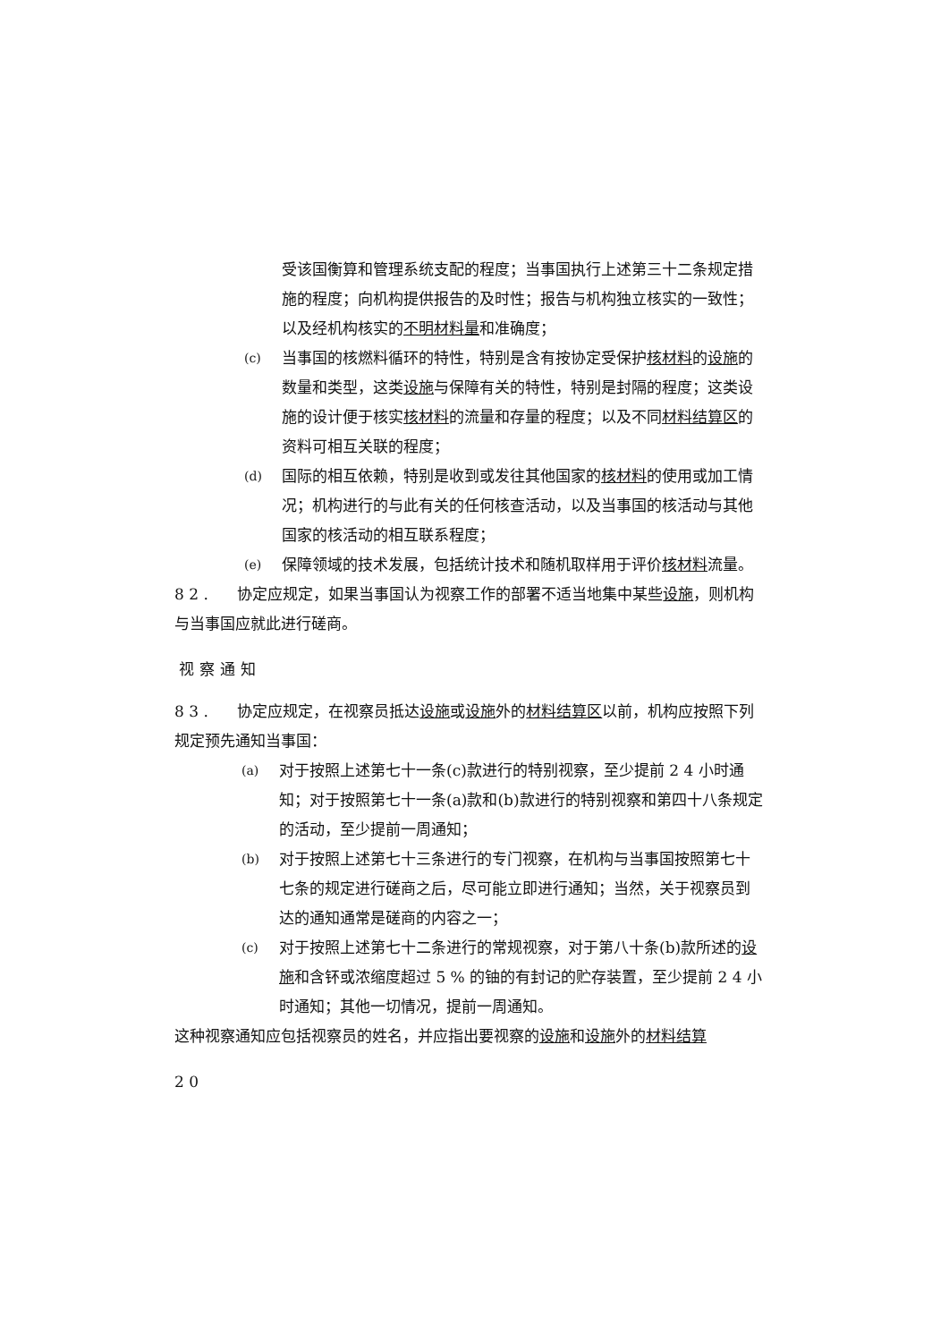受该国衡算和管理系统支配的程度；当事国执行上述第三十二条规定措施的程度；向机构提供报告的及时性；报告与机构独立核实的一致性；以及经机构核实的不明材料量和准确度；
(c)
当事国的核燃料循环的特性，特别是含有按协定受保护核材料的设施的数量和类型，这类设施与保障有关的特性，特别是封隔的程度；这类设施的设计便于核实核材料的流量和存量的程度；以及不同材料结算区的资料可相互关联的程度；
(d)
国际的相互依赖，特别是收到或发往其他国家的核材料的使用或加工情况；机构进行的与此有关的任何核查活动，以及当事国的核活动与其他国家的核活动的相互联系程度；
(e)
保障领域的技术发展，包括统计技术和随机取样用于评价核材料流量。
8 2 . 协定应规定，如果当事国认为视察工作的部署不适当地集中某些设施，则机构与当事国应就此进行磋商。
视察通知
8 3 . 协定应规定，在视察员抵达设施或设施外的材料结算区以前，机构应按照下列规定预先通知当事国：
(a)
对于按照上述第七十一条(c)款进行的特别视察，至少提前 2 4 小时通知；对于按照第七十一条(a)款和(b)款进行的特别视察和第四十八条规定的活动，至少提前一周通知；
(b)
对于按照上述第七十三条进行的专门视察，在机构与当事国按照第七十七条的规定进行磋商之后，尽可能立即进行通知；当然，关于视察员到达的通知通常是磋商的内容之一；
(c)
对于按照上述第七十二条进行的常规视察，对于第八十条(b)款所述的设施和含钚或浓缩度超过 5 % 的铀的有封记的贮存装置，至少提前 2 4 小时通知；其他一切情况，提前一周通知。
这种视察通知应包括视察员的姓名，并应指出要视察的设施和设施外的材料结算
2 0